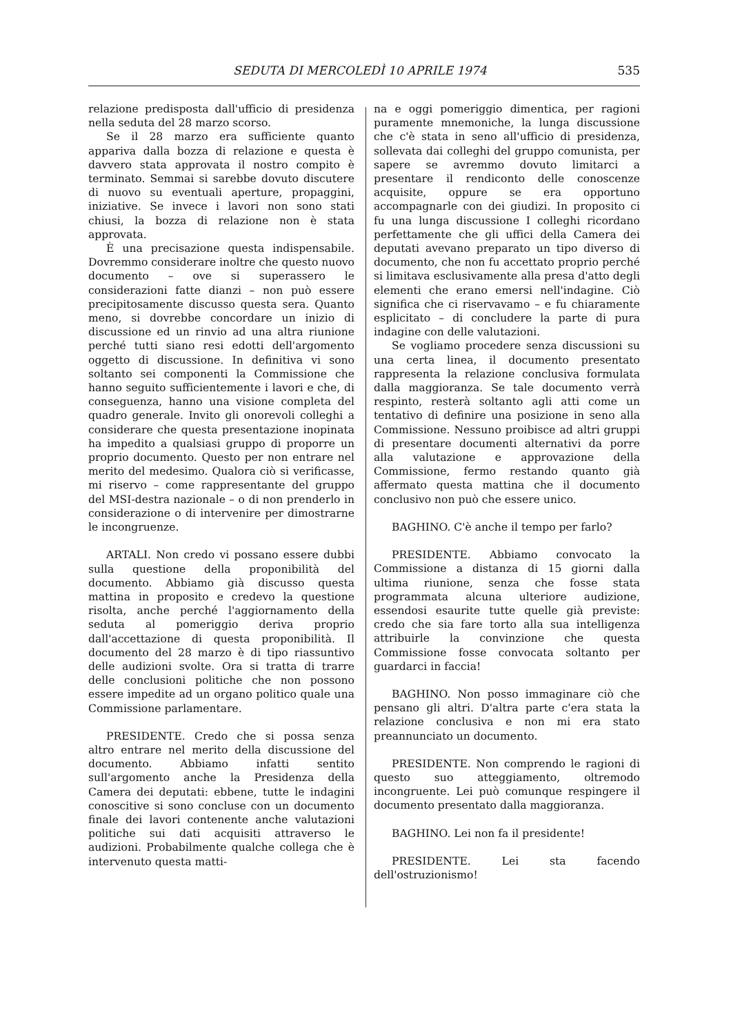SEDUTA DI MERCOLEDÌ 10 APRILE 1974 535
relazione predisposta dall'ufficio di presidenza nella seduta del 28 marzo scorso.
Se il 28 marzo era sufficiente quanto appariva dalla bozza di relazione e questa è davvero stata approvata il nostro compito è terminato. Semmai si sarebbe dovuto discutere di nuovo su eventuali aperture, propaggini, iniziative. Se invece i lavori non sono stati chiusi, la bozza di relazione non è stata approvata.
È una precisazione questa indispensabile. Dovremmo considerare inoltre che questo nuovo documento – ove si superassero le considerazioni fatte dianzi – non può essere precipitosamente discusso questa sera. Quanto meno, si dovrebbe concordare un inizio di discussione ed un rinvio ad una altra riunione perché tutti siano resi edotti dell'argomento oggetto di discussione. In definitiva vi sono soltanto sei componenti la Commissione che hanno seguito sufficientemente i lavori e che, di conseguenza, hanno una visione completa del quadro generale. Invito gli onorevoli colleghi a considerare che questa presentazione inopinata ha impedito a qualsiasi gruppo di proporre un proprio documento. Questo per non entrare nel merito del medesimo. Qualora ciò si verificasse, mi riservo – come rappresentante del gruppo del MSI-destra nazionale – o di non prenderlo in considerazione o di intervenire per dimostrarne le incongruenze.
ARTALI. Non credo vi possano essere dubbi sulla questione della proponibilità del documento. Abbiamo già discusso questa mattina in proposito e credevo la questione risolta, anche perché l'aggiornamento della seduta al pomeriggio deriva proprio dall'accettazione di questa proponibilità. Il documento del 28 marzo è di tipo riassuntivo delle audizioni svolte. Ora si tratta di trarre delle conclusioni politiche che non possono essere impedite ad un organo politico quale una Commissione parlamentare.
PRESIDENTE. Credo che si possa senza altro entrare nel merito della discussione del documento. Abbiamo infatti sentito sull'argomento anche la Presidenza della Camera dei deputati: ebbene, tutte le indagini conoscitive si sono concluse con un documento finale dei lavori contenente anche valutazioni politiche sui dati acquisiti attraverso le audizioni. Probabilmente qualche collega che è intervenuto questa matti-
na e oggi pomeriggio dimentica, per ragioni puramente mnemoniche, la lunga discussione che c'è stata in seno all'ufficio di presidenza, sollevata dai colleghi del gruppo comunista, per sapere se avremmo dovuto limitarci a presentare il rendiconto delle conoscenze acquisite, oppure se era opportuno accompagnarle con dei giudizi. In proposito ci fu una lunga discussione I colleghi ricordano perfettamente che gli uffici della Camera dei deputati avevano preparato un tipo diverso di documento, che non fu accettato proprio perché si limitava esclusivamente alla presa d'atto degli elementi che erano emersi nell'indagine. Ciò significa che ci riservavamo – e fu chiaramente esplicitato – di concludere la parte di pura indagine con delle valutazioni.
Se vogliamo procedere senza discussioni su una certa linea, il documento presentato rappresenta la relazione conclusiva formulata dalla maggioranza. Se tale documento verrà respinto, resterà soltanto agli atti come un tentativo di definire una posizione in seno alla Commissione. Nessuno proibisce ad altri gruppi di presentare documenti alternativi da porre alla valutazione e approvazione della Commissione, fermo restando quanto già affermato questa mattina che il documento conclusivo non può che essere unico.
BAGHINO. C'è anche il tempo per farlo?
PRESIDENTE. Abbiamo convocato la Commissione a distanza di 15 giorni dalla ultima riunione, senza che fosse stata programmata alcuna ulteriore audizione, essendosi esaurite tutte quelle già previste: credo che sia fare torto alla sua intelligenza attribuirle la convinzione che questa Commissione fosse convocata soltanto per guardarci in faccia!
BAGHINO. Non posso immaginare ciò che pensano gli altri. D'altra parte c'era stata la relazione conclusiva e non mi era stato preannunciato un documento.
PRESIDENTE. Non comprendo le ragioni di questo suo atteggiamento, oltremodo incongruente. Lei può comunque respingere il documento presentato dalla maggioranza.
BAGHINO. Lei non fa il presidente!
PRESIDENTE. Lei sta facendo dell'ostruzionismo!